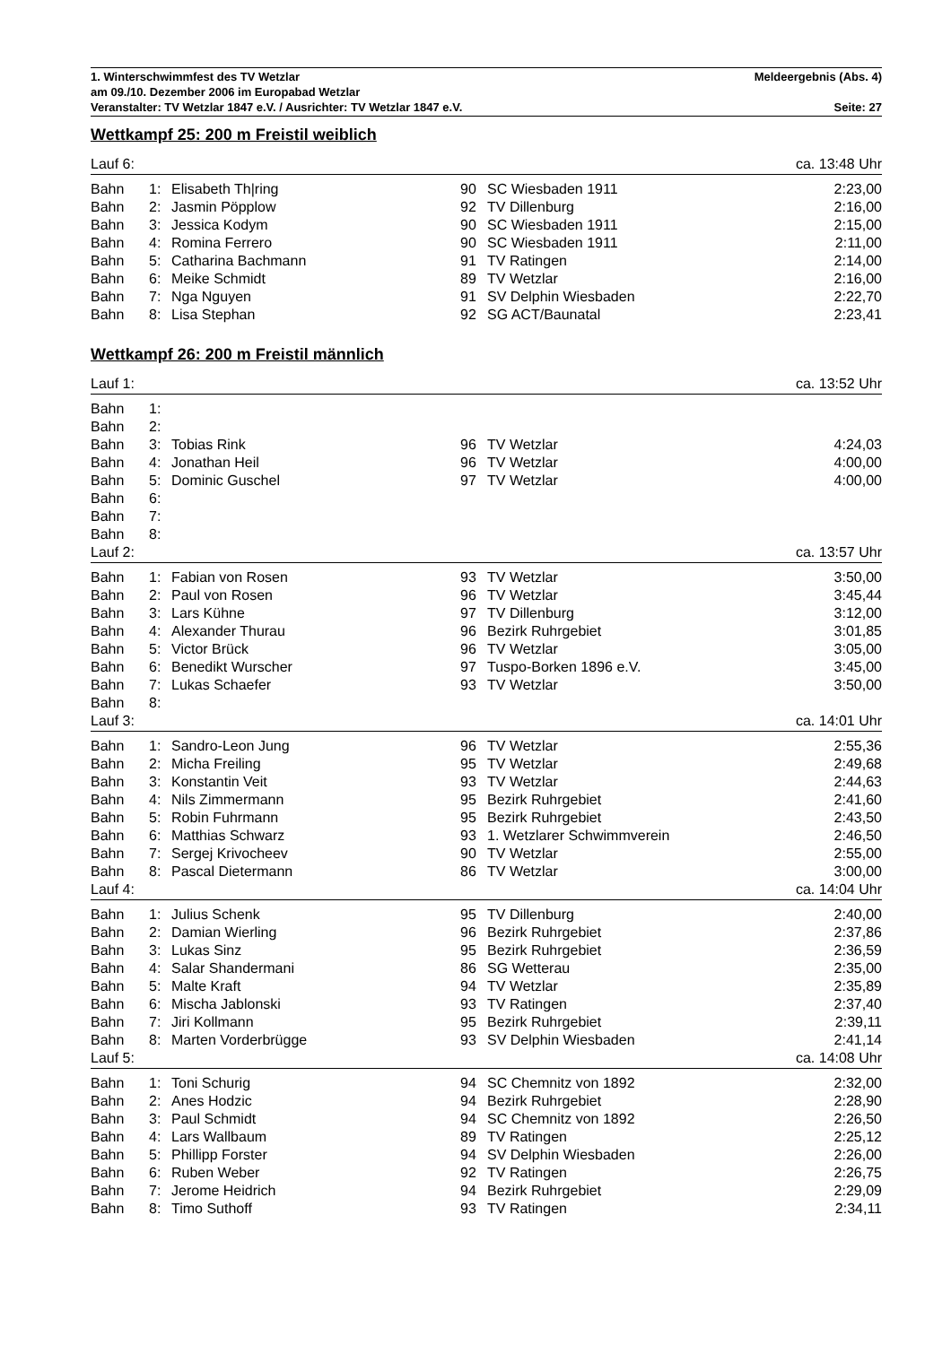1. Winterschwimmfest des TV Wetzlar Meldeergebnis (Abs. 4)
am 09./10. Dezember 2006 im Europabad Wetzlar
Veranstalter: TV Wetzlar 1847 e.V. / Ausrichter: TV Wetzlar 1847 e.V. Seite: 27
Wettkampf 25: 200 m Freistil weiblich
| Lauf 6: | | | | | ca. 13:48 Uhr |
| Bahn | 1: | Elisabeth Th/ring | 90 | SC Wiesbaden 1911 | 2:23,00 |
| Bahn | 2: | Jasmin Pöpplow | 92 | TV Dillenburg | 2:16,00 |
| Bahn | 3: | Jessica Kodym | 90 | SC Wiesbaden 1911 | 2:15,00 |
| Bahn | 4: | Romina Ferrero | 90 | SC Wiesbaden 1911 | 2:11,00 |
| Bahn | 5: | Catharina Bachmann | 91 | TV Ratingen | 2:14,00 |
| Bahn | 6: | Meike Schmidt | 89 | TV Wetzlar | 2:16,00 |
| Bahn | 7: | Nga Nguyen | 91 | SV Delphin Wiesbaden | 2:22,70 |
| Bahn | 8: | Lisa Stephan | 92 | SG ACT/Baunatal | 2:23,41 |
Wettkampf 26: 200 m Freistil männlich
| Lauf 1: | | | | | ca. 13:52 Uhr |
| Bahn | 1: | | | | |
| Bahn | 2: | | | | |
| Bahn | 3: | Tobias Rink | 96 | TV Wetzlar | 4:24,03 |
| Bahn | 4: | Jonathan Heil | 96 | TV Wetzlar | 4:00,00 |
| Bahn | 5: | Dominic Guschel | 97 | TV Wetzlar | 4:00,00 |
| Bahn | 6: | | | | |
| Bahn | 7: | | | | |
| Bahn | 8: | | | | |
| Lauf 2: | | | | | ca. 13:57 Uhr |
| Bahn | 1: | Fabian von Rosen | 93 | TV Wetzlar | 3:50,00 |
| Bahn | 2: | Paul von Rosen | 96 | TV Wetzlar | 3:45,44 |
| Bahn | 3: | Lars Kühne | 97 | TV Dillenburg | 3:12,00 |
| Bahn | 4: | Alexander Thurau | 96 | Bezirk Ruhrgebiet | 3:01,85 |
| Bahn | 5: | Victor Brück | 96 | TV Wetzlar | 3:05,00 |
| Bahn | 6: | Benedikt Wurscher | 97 | Tuspo-Borken 1896 e.V. | 3:45,00 |
| Bahn | 7: | Lukas Schaefer | 93 | TV Wetzlar | 3:50,00 |
| Bahn | 8: | | | | |
| Lauf 3: | | | | | ca. 14:01 Uhr |
| Bahn | 1: | Sandro-Leon Jung | 96 | TV Wetzlar | 2:55,36 |
| Bahn | 2: | Micha Freiling | 95 | TV Wetzlar | 2:49,68 |
| Bahn | 3: | Konstantin Veit | 93 | TV Wetzlar | 2:44,63 |
| Bahn | 4: | Nils Zimmermann | 95 | Bezirk Ruhrgebiet | 2:41,60 |
| Bahn | 5: | Robin Fuhrmann | 95 | Bezirk Ruhrgebiet | 2:43,50 |
| Bahn | 6: | Matthias Schwarz | 93 | 1. Wetzlarer Schwimmverein | 2:46,50 |
| Bahn | 7: | Sergej Krivocheev | 90 | TV Wetzlar | 2:55,00 |
| Bahn | 8: | Pascal Dietermann | 86 | TV Wetzlar | 3:00,00 |
| Lauf 4: | | | | | ca. 14:04 Uhr |
| Bahn | 1: | Julius Schenk | 95 | TV Dillenburg | 2:40,00 |
| Bahn | 2: | Damian Wierling | 96 | Bezirk Ruhrgebiet | 2:37,86 |
| Bahn | 3: | Lukas Sinz | 95 | Bezirk Ruhrgebiet | 2:36,59 |
| Bahn | 4: | Salar Shandermani | 86 | SG Wetterau | 2:35,00 |
| Bahn | 5: | Malte Kraft | 94 | TV Wetzlar | 2:35,89 |
| Bahn | 6: | Mischa Jablonski | 93 | TV Ratingen | 2:37,40 |
| Bahn | 7: | Jiri Kollmann | 95 | Bezirk Ruhrgebiet | 2:39,11 |
| Bahn | 8: | Marten Vorderbrügge | 93 | SV Delphin Wiesbaden | 2:41,14 |
| Lauf 5: | | | | | ca. 14:08 Uhr |
| Bahn | 1: | Toni Schurig | 94 | SC Chemnitz von 1892 | 2:32,00 |
| Bahn | 2: | Anes Hodzic | 94 | Bezirk Ruhrgebiet | 2:28,90 |
| Bahn | 3: | Paul Schmidt | 94 | SC Chemnitz von 1892 | 2:26,50 |
| Bahn | 4: | Lars Wallbaum | 89 | TV Ratingen | 2:25,12 |
| Bahn | 5: | Phillipp Forster | 94 | SV Delphin Wiesbaden | 2:26,00 |
| Bahn | 6: | Ruben Weber | 92 | TV Ratingen | 2:26,75 |
| Bahn | 7: | Jerome Heidrich | 94 | Bezirk Ruhrgebiet | 2:29,09 |
| Bahn | 8: | Timo Suthoff | 93 | TV Ratingen | 2:34,11 |